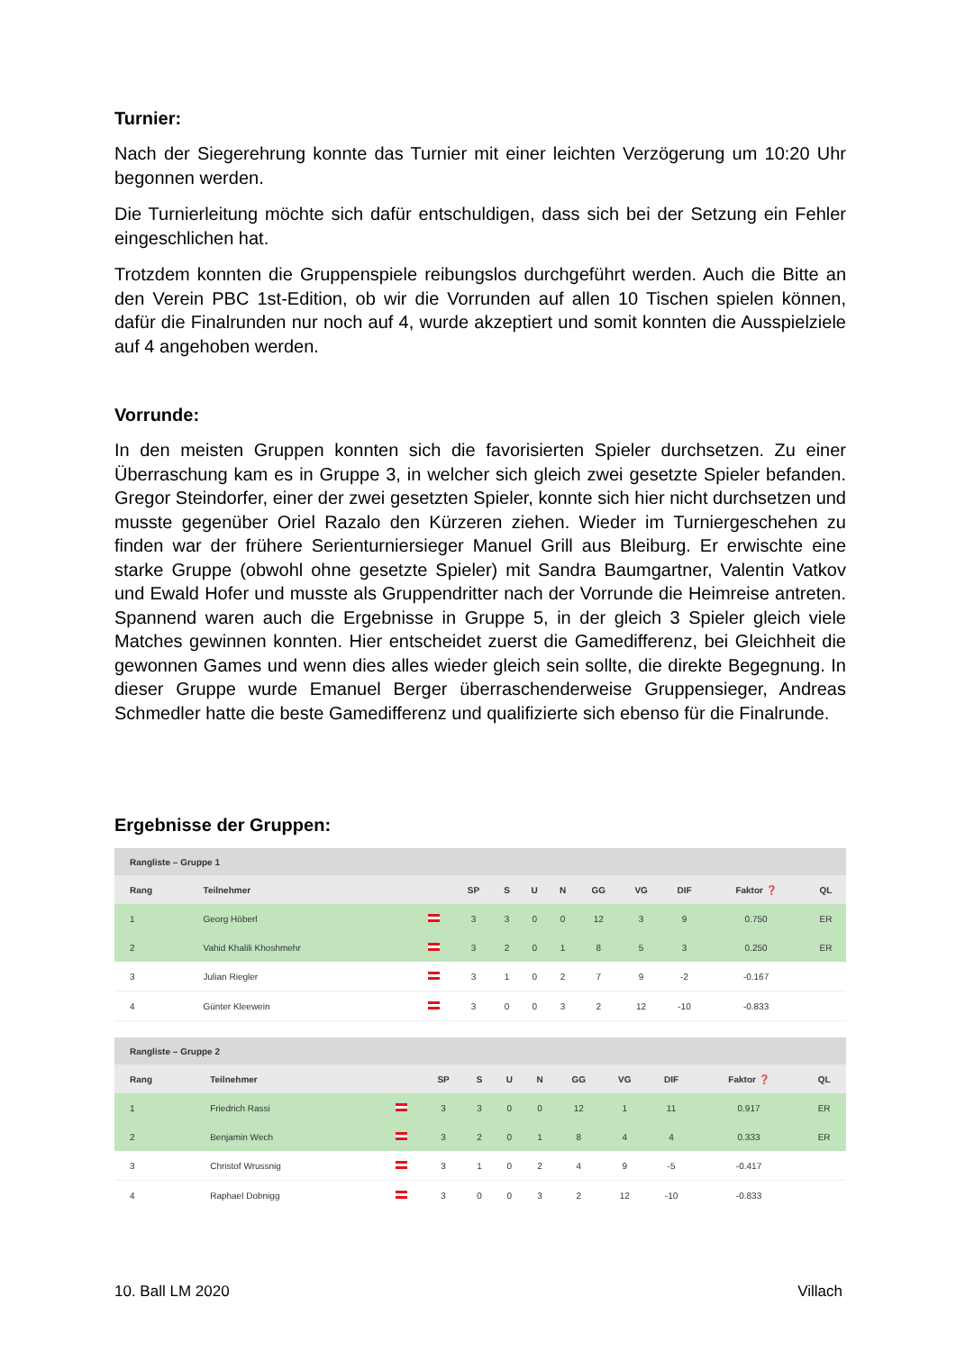Turnier:
Nach der Siegerehrung konnte das Turnier mit einer leichten Verzögerung um 10:20 Uhr begonnen werden.
Die Turnierleitung möchte sich dafür entschuldigen, dass sich bei der Setzung ein Fehler eingeschlichen hat.
Trotzdem konnten die Gruppenspiele reibungslos durchgeführt werden. Auch die Bitte an den Verein PBC 1st-Edition, ob wir die Vorrunden auf allen 10 Tischen spielen können, dafür die Finalrunden nur noch auf 4, wurde akzeptiert und somit konnten die Ausspielziele auf 4 angehoben werden.
Vorrunde:
In den meisten Gruppen konnten sich die favorisierten Spieler durchsetzen. Zu einer Überraschung kam es in Gruppe 3, in welcher sich gleich zwei gesetzte Spieler befanden. Gregor Steindorfer, einer der zwei gesetzten Spieler, konnte sich hier nicht durchsetzen und musste gegenüber Oriel Razalo den Kürzeren ziehen. Wieder im Turniergeschehen zu finden war der frühere Serienturniersieger Manuel Grill aus Bleiburg. Er erwischte eine starke Gruppe (obwohl ohne gesetzte Spieler) mit Sandra Baumgartner, Valentin Vatkov und Ewald Hofer und musste als Gruppendritter nach der Vorrunde die Heimreise antreten. Spannend waren auch die Ergebnisse in Gruppe 5, in der gleich 3 Spieler gleich viele Matches gewinnen konnten. Hier entscheidet zuerst die Gamedifferenz, bei Gleichheit die gewonnen Games und wenn dies alles wieder gleich sein sollte, die direkte Begegnung. In dieser Gruppe wurde Emanuel Berger überraschenderweise Gruppensieger, Andreas Schmedler hatte die beste Gamedifferenz und qualifizierte sich ebenso für die Finalrunde.
Ergebnisse der Gruppen:
| Rangliste – Gruppe 1 | | | | | | | | | | | |
| Rang | Teilnehmer | | SP | S | U | N | GG | VG | DIF | Faktor ❓ | QL |
| 1 | Georg Höberl | | 3 | 3 | 0 | 0 | 12 | 3 | 9 | 0.750 | ER |
| 2 | Vahid Khalili Khoshmehr | | 3 | 2 | 0 | 1 | 8 | 5 | 3 | 0.250 | ER |
| 3 | Julian Riegler | | 3 | 1 | 0 | 2 | 7 | 9 | -2 | -0.167 | |
| 4 | Günter Kleewein | | 3 | 0 | 0 | 3 | 2 | 12 | -10 | -0.833 | |
| Rangliste – Gruppe 2 | | | | | | | | | | | |
| Rang | Teilnehmer | | SP | S | U | N | GG | VG | DIF | Faktor ❓ | QL |
| 1 | Friedrich Rassi | | 3 | 3 | 0 | 0 | 12 | 1 | 11 | 0.917 | ER |
| 2 | Benjamin Wech | | 3 | 2 | 0 | 1 | 8 | 4 | 4 | 0.333 | ER |
| 3 | Christof Wrussnig | | 3 | 1 | 0 | 2 | 4 | 9 | -5 | -0.417 | |
| 4 | Raphael Dobnigg | | 3 | 0 | 0 | 3 | 2 | 12 | -10 | -0.833 | |
10. Ball LM 2020 Villach